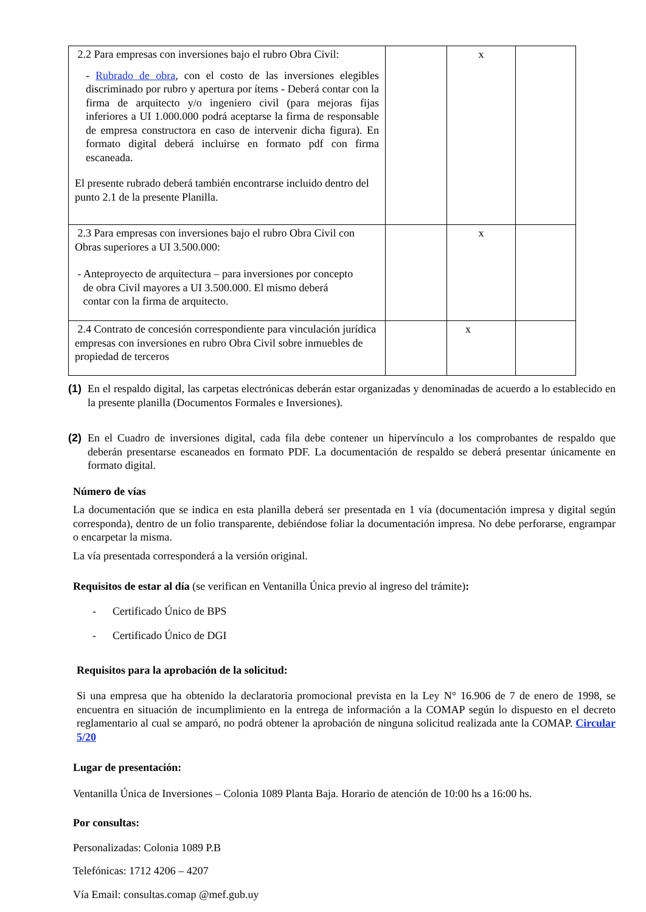| 2.2 Para empresas con inversiones bajo el rubro Obra Civil: - Rubrado de obra , con el costo de las inversiones elegibles discriminado por rubro y apertura por ítems - Deberá contar con la firma de arquitecto y/o ingeniero civil (para mejoras fijas inferiores a UI 1.000.000 podrá aceptarse la firma de responsable de empresa constructora en caso de intervenir dicha figura). En formato digital deberá incluirse en formato pdf con firma escaneada. El presente rubrado deberá también encontrarse incluido dentro del punto 2.1 de la presente Planilla. | | x | |
| 2.3 Para empresas con inversiones bajo el rubro Obra Civil con Obras superiores a UI 3.500.000: - Anteproyecto de arquitectura – para inversiones por concepto de obra Civil mayores a UI 3.500.000. El mismo deberá contar con la firma de arquitecto. | | x | |
| 2.4 Contrato de concesión correspondiente para vinculación jurídica empresas con inversiones en rubro Obra Civil sobre inmuebles de propiedad de terceros | | x | |
(1)
En el respaldo digital, las carpetas electrónicas deberán estar organizadas y denominadas de acuerdo a lo establecido en la presente planilla (Documentos Formales e Inversiones).
(2)
En el Cuadro de inversiones digital, cada fila debe contener un hipervínculo a los comprobantes de respaldo que deberán presentarse escaneados en formato PDF. La documentación de respaldo se deberá presentar únicamente en formato digital.
Número de vías
La documentación que se indica en esta planilla deberá ser presentada en 1 vía (documentación impresa y digital según corresponda), dentro de un folio transparente, debiéndose foliar la documentación impresa. No debe perforarse, engrampar o encarpetar la misma.
La vía presentada corresponderá a la versión original.
Requisitos de estar al día (se verifican en Ventanilla Única previo al ingreso del trámite):
- Certificado Único de BPS
- Certificado Único de DGI
Requisitos para la aprobación de la solicitud:
Si una empresa que ha obtenido la declaratoria promocional prevista en la Ley N° 16.906 de 7 de enero de 1998, se encuentra en situación de incumplimiento en la entrega de información a la COMAP según lo dispuesto en el decreto reglamentario al cual se amparó, no podrá obtener la aprobación de ninguna solicitud realizada ante la COMAP. Circular 5/20
Lugar de presentación:
Ventanilla Única de Inversiones – Colonia 1089 Planta Baja. Horario de atención de 10:00 hs a 16:00 hs.
Por consultas:
Personalizadas: Colonia 1089 P.B
Telefónicas: 1712 4206 – 4207
Vía Email: consultas.comap @mef.gub.uy